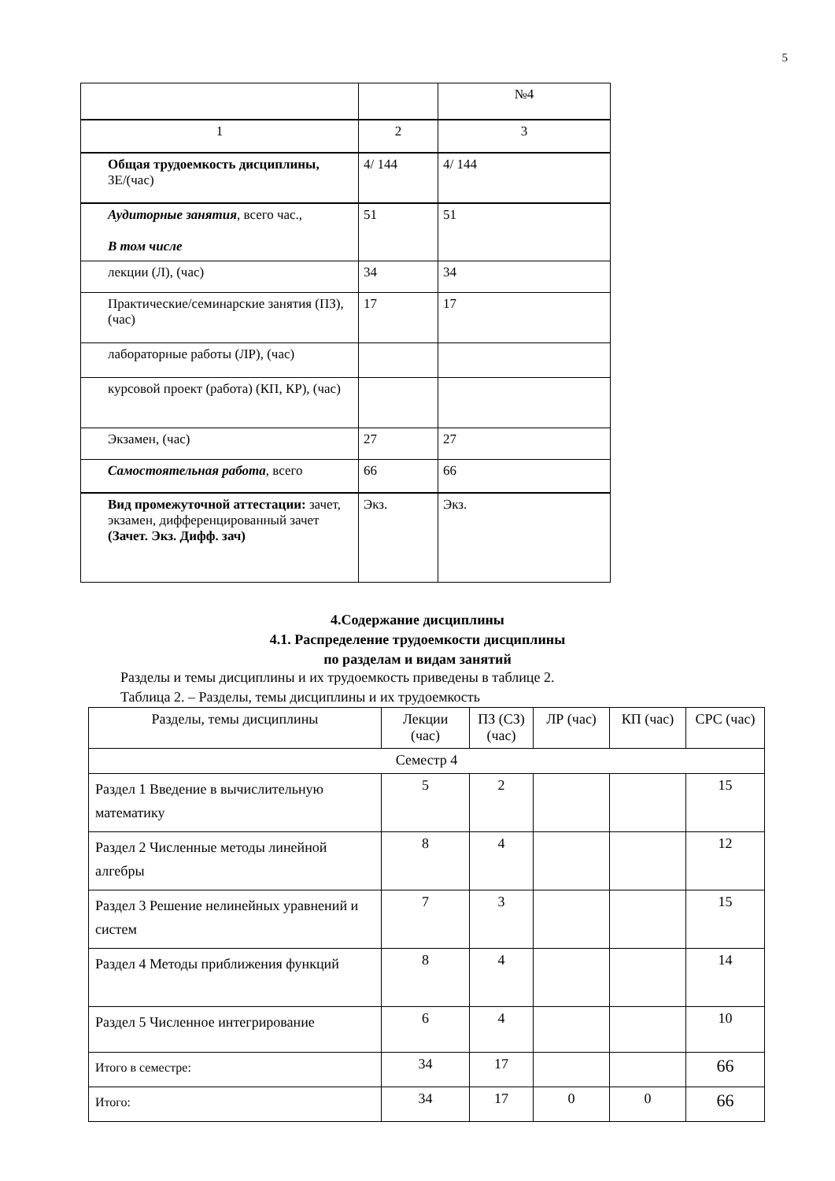5
| | | №4 |
| 1 | 2 | 3 |
| Общая трудоемкость дисциплины, ЗЕ/(час) | 4/ 144 | 4/ 144 |
| Аудиторные занятия , всего час., В том числе | 51 | 51 |
| лекции (Л), (час) | 34 | 34 |
| Практические/семинарские занятия (ПЗ), (час) | 17 | 17 |
| лабораторные работы (ЛР), (час) | | |
| курсовой проект (работа) (КП, КР), (час) | | |
| Экзамен, (час) | 27 | 27 |
| Самостоятельная работа , всего | 66 | 66 |
| Вид промежуточной аттестации: зачет, экзамен, дифференцированный зачет (Зачет. Экз. Дифф. зач) | Экз. | Экз. |
4.Содержание дисциплины
4.1. Распределение трудоемкости дисциплины
по разделам и видам занятий
Разделы и темы дисциплины и их трудоемкость приведены в таблице 2.
Таблица 2. – Разделы, темы дисциплины и их трудоемкость
| Разделы, темы дисциплины | Лекции (час) | ПЗ (СЗ) (час) | ЛР (час) | КП (час) | СРС (час) |
| Семестр 4 | | | | | |
| Раздел 1 Введение в вычислительную математику | 5 | 2 | | | 15 |
| Раздел 2 Численные методы линейной алгебры | 8 | 4 | | | 12 |
| Раздел 3 Решение нелинейных уравнений и систем | 7 | 3 | | | 15 |
| Раздел 4 Методы приближения функций | 8 | 4 | | | 14 |
| Раздел 5 Численное интегрирование | 6 | 4 | | | 10 |
| Итого в семестре: | 34 | 17 | | | 66 |
| Итого: | 34 | 17 | 0 | 0 | 66 |